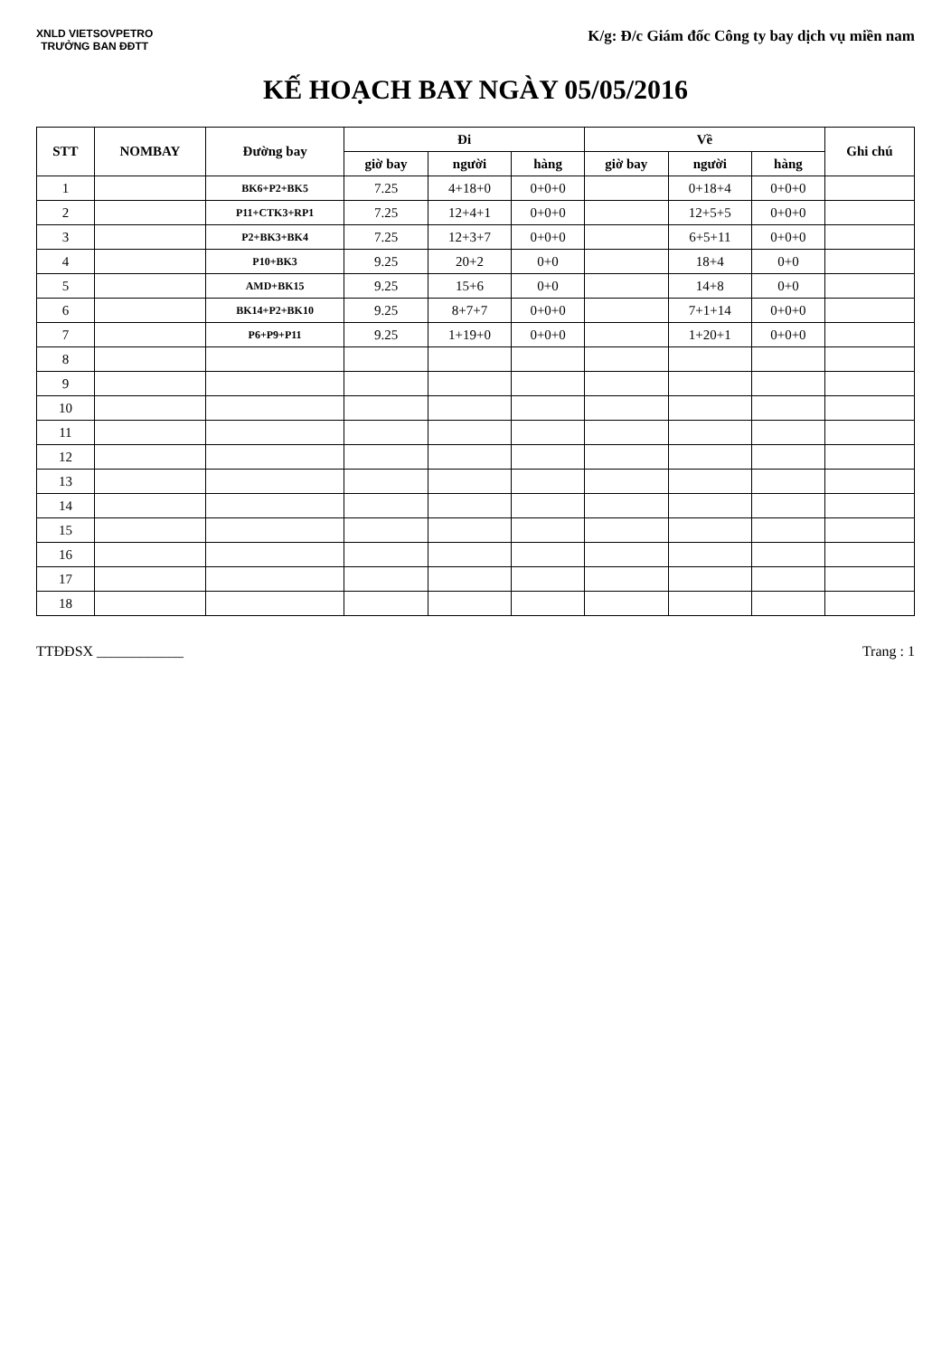XNLD VIETSOVPETRO
TRƯỞNG BAN ĐĐTT
K/g: Đ/c Giám đốc Công ty bay dịch vụ miền nam
KẾ HOẠCH BAY NGÀY 05/05/2016
| STT | NOMBAY | Đường bay | Đi | | | Về | | | Ghi chú |
| --- | --- | --- | --- | --- | --- | --- | --- | --- | --- |
| | | | giờ bay | người | hàng | giờ bay | người | hàng | |
| 1 | | BK6+P2+BK5 | 7.25 | 4+18+0 | 0+0+0 | | 0+18+4 | 0+0+0 | |
| 2 | | P11+CTK3+RP1 | 7.25 | 12+4+1 | 0+0+0 | | 12+5+5 | 0+0+0 | |
| 3 | | P2+BK3+BK4 | 7.25 | 12+3+7 | 0+0+0 | | 6+5+11 | 0+0+0 | |
| 4 | | P10+BK3 | 9.25 | 20+2 | 0+0 | | 18+4 | 0+0 | |
| 5 | | AMD+BK15 | 9.25 | 15+6 | 0+0 | | 14+8 | 0+0 | |
| 6 | | BK14+P2+BK10 | 9.25 | 8+7+7 | 0+0+0 | | 7+1+14 | 0+0+0 | |
| 7 | | P6+P9+P11 | 9.25 | 1+19+0 | 0+0+0 | | 1+20+1 | 0+0+0 | |
| 8 | | | | | | | | | |
| 9 | | | | | | | | | |
| 10 | | | | | | | | | |
| 11 | | | | | | | | | |
| 12 | | | | | | | | | |
| 13 | | | | | | | | | |
| 14 | | | | | | | | | |
| 15 | | | | | | | | | |
| 16 | | | | | | | | | |
| 17 | | | | | | | | | |
| 18 | | | | | | | | | |
TTĐĐSX ____________ Trang : 1